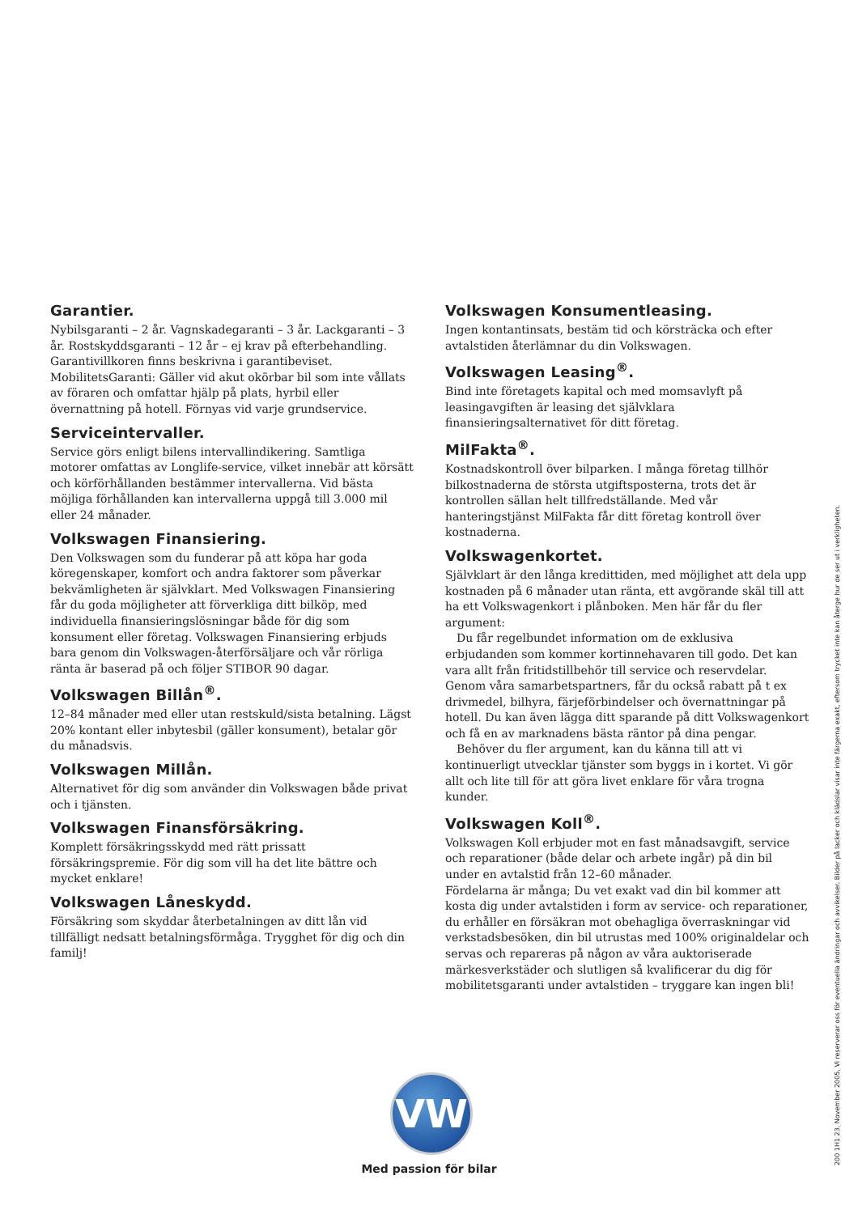Garantier.
Nybilsgaranti – 2 år. Vagnskadegaranti – 3 år. Lackgaranti – 3 år. Rostskyddsgaranti – 12 år – ej krav på efterbehandling. Garantivillkoren finns beskrivna i garantibeviset. MobilitetsGaranti: Gäller vid akut okörbar bil som inte vållats av föraren och omfattar hjälp på plats, hyrbil eller övernattning på hotell. Förnyas vid varje grundservice.
Serviceintervaller.
Service görs enligt bilens intervallindikering. Samtliga motorer omfattas av Longlife-service, vilket innebär att körsätt och körförhållanden bestämmer intervallerna. Vid bästa möjliga förhållanden kan intervallerna uppgå till 3.000 mil eller 24 månader.
Volkswagen Finansiering.
Den Volkswagen som du funderar på att köpa har goda köregenskaper, komfort och andra faktorer som påverkar bekvämligheten är självklart. Med Volkswagen Finansiering får du goda möjligheter att förverkliga ditt bilköp, med individuella finansieringslösningar både för dig som konsument eller företag. Volkswagen Finansiering erbjuds bara genom din Volkswagen-återförsäljare och vår rörliga ränta är baserad på och följer STIBOR 90 dagar.
Volkswagen Billån<sup>®</sup>.
12–84 månader med eller utan restskuld/sista betalning. Lägst 20% kontant eller inbytesbil (gäller konsument), betalar gör du månadsvis.
Volkswagen Millån.
Alternativet för dig som använder din Volkswagen både privat och i tjänsten.
Volkswagen Finansförsäkring.
Komplett försäkringsskydd med rätt prissatt försäkringspremie. För dig som vill ha det lite bättre och mycket enklare!
Volkswagen Låneskydd.
Försäkring som skyddar återbetalningen av ditt lån vid tillfälligt nedsatt betalningsförmåga. Trygghet för dig och din familj!
Volkswagen Konsumentleasing.
Ingen kontantinsats, bestäm tid och körsträcka och efter avtalstiden återlämnar du din Volkswagen.
Volkswagen Leasing<sup>®</sup>.
Bind inte företagets kapital och med momsavlyft på leasingavgiften är leasing det självklara finansieringsalternativet för ditt företag.
MilFakta<sup>®</sup>.
Kostnadskontroll över bilparken. I många företag tillhör bilkostnaderna de största utgiftsposterna, trots det är kontrollen sällan helt tillfredställande. Med vår hanteringstjänst MilFakta får ditt företag kontroll över kostnaderna.
Volkswagenkortet.
Självklart är den långa kredittiden, med möjlighet att dela upp kostnaden på 6 månader utan ränta, ett avgörande skäl till att ha ett Volkswagenkort i plånboken. Men här får du fler argument:
Du får regelbundet information om de exklusiva erbjudanden som kommer kortinnehavaren till godo. Det kan vara allt från fritidstillbehör till service och reservdelar. Genom våra samarbetspartners, får du också rabatt på t ex drivmedel, bilhyra, färjeförbindelser och övernattningar på hotell. Du kan även lägga ditt sparande på ditt Volkswagenkort och få en av marknadens bästa räntor på dina pengar.
Behöver du fler argument, kan du känna till att vi kontinuerligt utvecklar tjänster som byggs in i kortet. Vi gör allt och lite till för att göra livet enklare för våra trogna kunder.
Volkswagen Koll<sup>®</sup>.
Volkswagen Koll erbjuder mot en fast månadsavgift, service och reparationer (både delar och arbete ingår) på din bil under en avtalstid från 12–60 månader.
Fördelarna är många; Du vet exakt vad din bil kommer att kosta dig under avtalstiden i form av service- och reparationer, du erhåller en försäkran mot obehagliga överraskningar vid verkstadsbesöken, din bil utrustas med 100% originaldelar och servas och repareras på någon av våra auktoriserade märkesverkstäder och slutligen så kvalificerar du dig för mobilitetsgaranti under avtalstiden – tryggare kan ingen bli!
VW
Med passion för bilar
200 1H1 23. November 2005. Vi reserverar oss för eventuella ändringar och avvikelser. Bilder på lacker och klädslar visar inte färgerna exakt, eftersom trycket inte kan återge hur de ser ut i verkligheten.